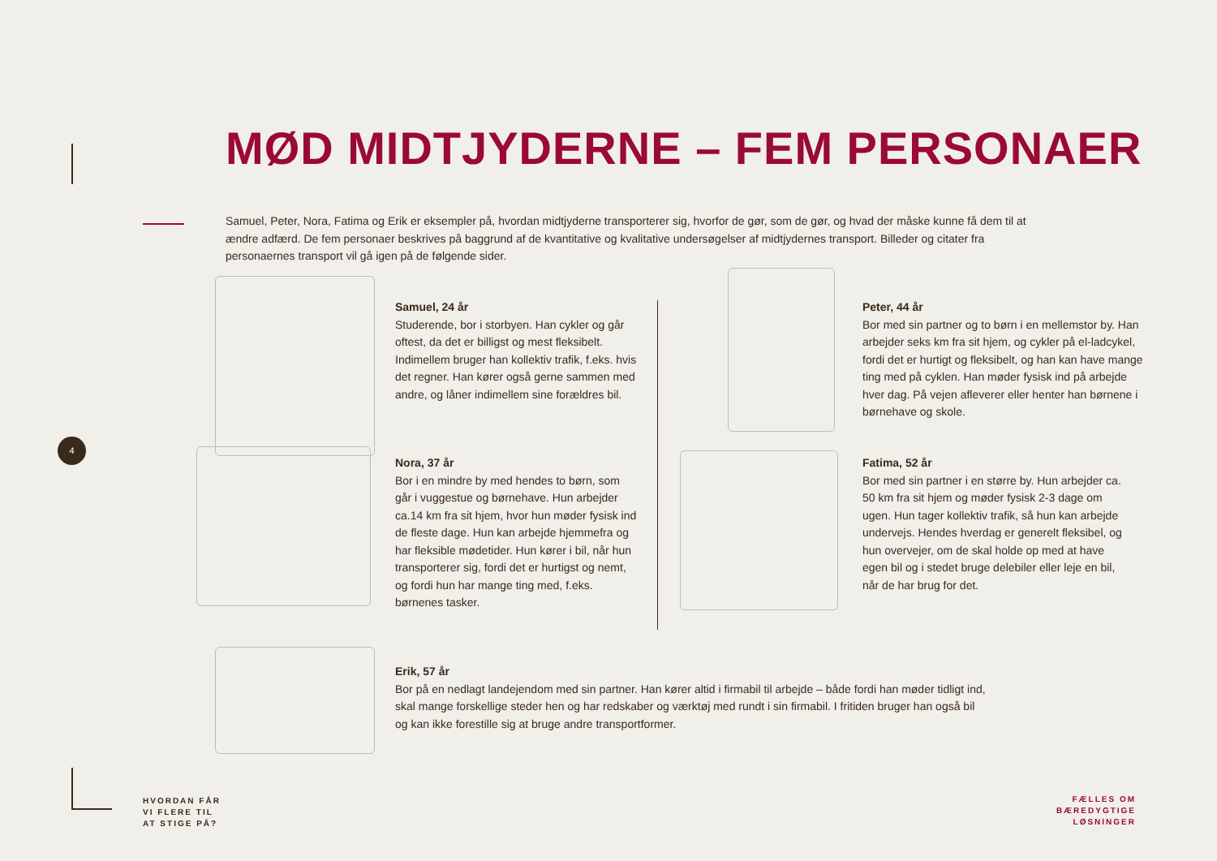MØD MIDTJYDERNE – FEM PERSONAER
Samuel, Peter, Nora, Fatima og Erik er eksempler på, hvordan midtjyderne transporterer sig, hvorfor de gør, som de gør, og hvad der måske kunne få dem til at ændre adfærd. De fem personaer beskrives på baggrund af de kvantitative og kvalitative undersøgelser af midtjydernes transport. Billeder og citater fra personaernes transport vil gå igen på de følgende sider.
Samuel, 24 år
Studerende, bor i storbyen. Han cykler og går oftest, da det er billigst og mest fleksibelt. Indimellem bruger han kollektiv trafik, f.eks. hvis det regner. Han kører også gerne sammen med andre, og låner indimellem sine forældres bil.
Peter, 44 år
Bor med sin partner og to børn i en mellemstor by. Han arbejder seks km fra sit hjem, og cykler på el-ladcykel, fordi det er hurtigt og fleksibelt, og han kan have mange ting med på cyklen. Han møder fysisk ind på arbejde hver dag. På vejen afleverer eller henter han børnene i børnehave og skole.
4
Nora, 37 år
Bor i en mindre by med hendes to børn, som går i vuggestue og børnehave. Hun arbejder ca.14 km fra sit hjem, hvor hun møder fysisk ind de fleste dage. Hun kan arbejde hjemmefra og har fleksible mødetider. Hun kører i bil, når hun transporterer sig, fordi det er hurtigst og nemt, og fordi hun har mange ting med, f.eks. børnenes tasker.
Fatima, 52 år
Bor med sin partner i en større by. Hun arbejder ca. 50 km fra sit hjem og møder fysisk 2-3 dage om ugen. Hun tager kollektiv trafik, så hun kan arbejde undervejs. Hendes hverdag er generelt fleksibel, og hun overvejer, om de skal holde op med at have egen bil og i stedet bruge delebiler eller leje en bil, når de har brug for det.
Erik, 57 år
Bor på en nedlagt landejendom med sin partner. Han kører altid i firmabil til arbejde – både fordi han møder tidligt ind, skal mange forskellige steder hen og har redskaber og værktøj med rundt i sin firmabil. I fritiden bruger han også bil og kan ikke forestille sig at bruge andre transportformer.
HVORDAN FÅR
VI FLERE TIL
AT STIGE PÅ?
FÆLLES OM
BÆREDYGTIGE
LØSNINGER